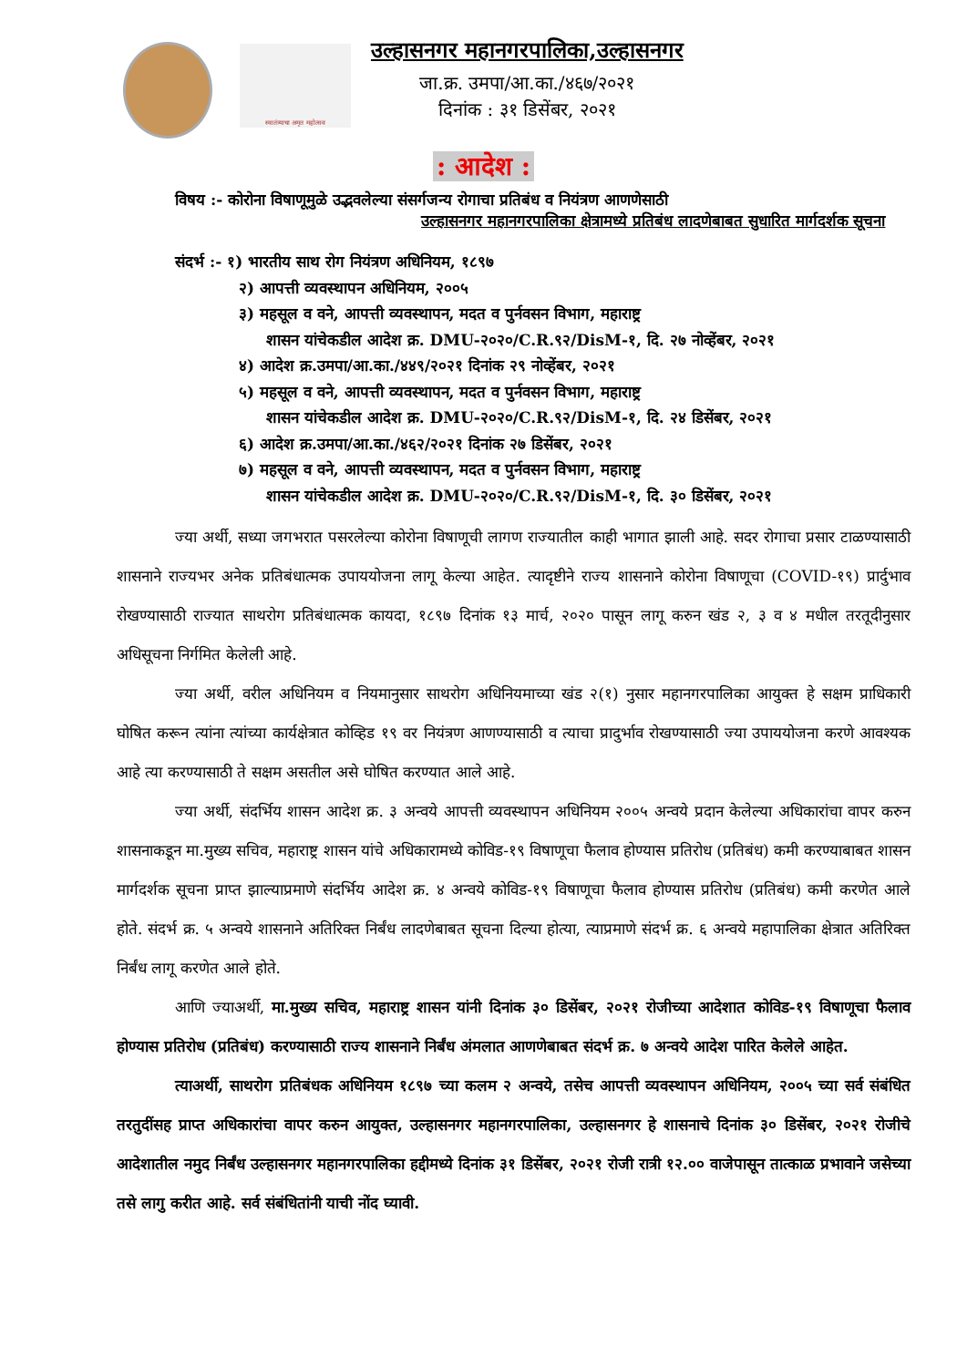स्वातंत्र्याचा अमृत महोत्सव
उल्हासनगर महानगरपालिका,उल्हासनगर
जा.क्र. उमपा/आ.का./४६७/२०२१
दिनांक : ३१ डिसेंबर, २०२१
: आदेश :
विषय :- कोरोना विषाणूमुळे उद्भवलेल्या संसर्गजन्य रोगाचा प्रतिबंध व नियंत्रण आणणेसाठी
उल्हासनगर महानगरपालिका क्षेत्रामध्ये प्रतिबंध लादणेबाबत सुधारित मार्गदर्शक सूचना
संदर्भ :- १) भारतीय साथ रोग नियंत्रण अधिनियम, १८९७
२) आपत्ती व्यवस्थापन अधिनियम, २००५
३) महसूल व वने, आपत्ती व्यवस्थापन, मदत व पुर्नवसन विभाग, महाराष्ट्र
शासन यांचेकडील आदेश क्र. DMU-२०२०/C.R.९२/DisM-१, दि. २७ नोव्हेंबर, २०२१
४) आदेश क्र.उमपा/आ.का./४४९/२०२१ दिनांक २९ नोव्हेंबर, २०२१
५) महसूल व वने, आपत्ती व्यवस्थापन, मदत व पुर्नवसन विभाग, महाराष्ट्र
शासन यांचेकडील आदेश क्र. DMU-२०२०/C.R.९२/DisM-१, दि. २४ डिसेंबर, २०२१
६) आदेश क्र.उमपा/आ.का./४६२/२०२१ दिनांक २७ डिसेंबर, २०२१
७) महसूल व वने, आपत्ती व्यवस्थापन, मदत व पुर्नवसन विभाग, महाराष्ट्र
शासन यांचेकडील आदेश क्र. DMU-२०२०/C.R.९२/DisM-१, दि. ३० डिसेंबर, २०२१
ज्या अर्थी, सध्या जगभरात पसरलेल्या कोरोना विषाणूची लागण राज्यातील काही भागात झाली आहे. सदर रोगाचा प्रसार टाळण्यासाठी शासनाने राज्यभर अनेक प्रतिबंधात्मक उपाययोजना लागू केल्या आहेत. त्यादृष्टीने राज्य शासनाने कोरोना विषाणूचा (COVID-१९) प्रार्दुभाव रोखण्यासाठी राज्यात साथरोग प्रतिबंधात्मक कायदा, १८९७ दिनांक १३ मार्च, २०२० पासून लागू करुन खंड २, ३ व ४ मधील तरतूदीनुसार अधिसूचना निर्गमित केलेली आहे.
ज्या अर्थी, वरील अधिनियम व नियमानुसार साथरोग अधिनियमाच्या खंड २(१) नुसार महानगरपालिका आयुक्त हे सक्षम प्राधिकारी घोषित करून त्यांना त्यांच्या कार्यक्षेत्रात कोव्हिड १९ वर नियंत्रण आणण्यासाठी व त्याचा प्रादुर्भाव रोखण्यासाठी ज्या उपाययोजना करणे आवश्यक आहे त्या करण्यासाठी ते सक्षम असतील असे घोषित करण्यात आले आहे.
ज्या अर्थी, संदर्भिय शासन आदेश क्र. ३ अन्वये आपत्ती व्यवस्थापन अधिनियम २००५ अन्वये प्रदान केलेल्या अधिकारांचा वापर करुन शासनाकडून मा.मुख्य सचिव, महाराष्ट्र शासन यांचे अधिकारामध्ये कोविड-१९ विषाणूचा फैलाव होण्यास प्रतिरोध (प्रतिबंध) कमी करण्याबाबत शासन मार्गदर्शक सूचना प्राप्त झाल्याप्रमाणे संदर्भिय आदेश क्र. ४ अन्वये कोविड-१९ विषाणूचा फैलाव होण्यास प्रतिरोध (प्रतिबंध) कमी करणेत आले होते. संदर्भ क्र. ५ अन्वये शासनाने अतिरिक्त निर्बंध लादणेबाबत सूचना दिल्या होत्या, त्याप्रमाणे संदर्भ क्र. ६ अन्वये महापालिका क्षेत्रात अतिरिक्त निर्बंध लागू करणेत आले होते.
आणि ज्याअर्थी, मा.मुख्य सचिव, महाराष्ट्र शासन यांनी दिनांक ३० डिसेंबर, २०२१ रोजीच्या आदेशात कोविड-१९ विषाणूचा फैलाव होण्यास प्रतिरोध (प्रतिबंध) करण्यासाठी राज्य शासनाने निर्बंध अंमलात आणणेबाबत संदर्भ क्र. ७ अन्वये आदेश पारित केलेले आहेत.
त्याअर्थी, साथरोग प्रतिबंधक अधिनियम १८९७ च्या कलम २ अन्वये, तसेच आपत्ती व्यवस्थापन अधिनियम, २००५ च्या सर्व संबंधित तरतुदींसह प्राप्त अधिकारांचा वापर करुन आयुक्त, उल्हासनगर महानगरपालिका, उल्हासनगर हे शासनाचे दिनांक ३० डिसेंबर, २०२१ रोजीचे आदेशातील नमुद निर्बंध उल्हासनगर महानगरपालिका हद्दीमध्ये दिनांक ३१ डिसेंबर, २०२१ रोजी रात्री १२.०० वाजेपासून तात्काळ प्रभावाने जसेच्या तसे लागु करीत आहे. सर्व संबंधितांनी याची नोंद घ्यावी.